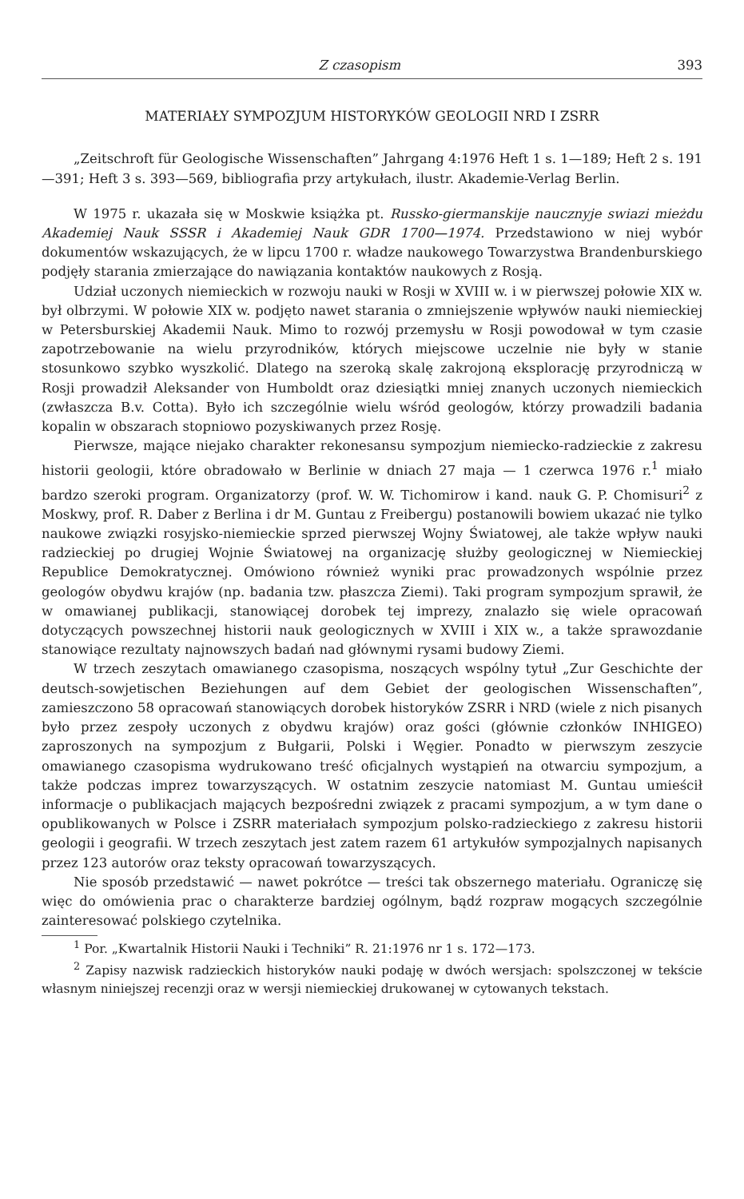Z czasopism 393
MATERIAŁY SYMPOZJUM HISTORYKÓW GEOLOGII NRD I ZSRR
„Zeitschroft für Geologische Wissenschaften” Jahrgang 4:1976 Heft 1 s. 1—189; Heft 2 s. 191—391; Heft 3 s. 393—569, bibliografia przy artykułach, ilustr. Akademie-Verlag Berlin.
W 1975 r. ukazała się w Moskwie książka pt. Russko-giermanskije naucznyje swiazi mieżdu Akademiej Nauk SSSR i Akademiej Nauk GDR 1700—1974. Przedstawiono w niej wybór dokumentów wskazujących, że w lipcu 1700 r. władze naukowego Towarzystwa Brandenburskiego podjęły starania zmierzające do nawiązania kontaktów naukowych z Rosją.
Udział uczonych niemieckich w rozwoju nauki w Rosji w XVIII w. i w pierwszej połowie XIX w. był olbrzymi. W połowie XIX w. podjęto nawet starania o zmniejszenie wpływów nauki niemieckiej w Petersburskiej Akademii Nauk. Mimo to rozwój przemysłu w Rosji powodował w tym czasie zapotrzebowanie na wielu przyrodników, których miejscowe uczelnie nie były w stanie stosunkowo szybko wyszkolić. Dlatego na szeroką skalę zakrojoną eksplorację przyrodniczą w Rosji prowadził Aleksander von Humboldt oraz dziesiątki mniej znanych uczonych niemieckich (zwłaszcza B.v. Cotta). Było ich szczególnie wielu wśród geologów, którzy prowadzili badania kopalin w obszarach stopniowo pozyskiwanych przez Rosję.
Pierwsze, mające niejako charakter rekonesansu sympozjum niemiecko-radzieckie z zakresu historii geologii, które obradowało w Berlinie w dniach 27 maja — 1 czerwca 1976 r.<sup>1</sup> miało bardzo szeroki program. Organizatorzy (prof. W. W. Tichomirow i kand. nauk G. P. Chomisuri<sup>2</sup> z Moskwy, prof. R. Daber z Berlina i dr M. Guntau z Freibergu) postanowili bowiem ukazać nie tylko naukowe związki rosyjsko-niemieckie sprzed pierwszej Wojny Światowej, ale także wpływ nauki radzieckiej po drugiej Wojnie Światowej na organizację służby geologicznej w Niemieckiej Republice Demokratycznej. Omówiono również wyniki prac prowadzonych wspólnie przez geologów obydwu krajów (np. badania tzw. płaszcza Ziemi). Taki program sympozjum sprawił, że w omawianej publikacji, stanowiącej dorobek tej imprezy, znalazło się wiele opracowań dotyczących powszechnej historii nauk geologicznych w XVIII i XIX w., a także sprawozdanie stanowiące rezultaty najnowszych badań nad głównymi rysami budowy Ziemi.
W trzech zeszytach omawianego czasopisma, noszących wspólny tytuł „Zur Geschichte der deutsch-sowjetischen Beziehungen auf dem Gebiet der geologischen Wissenschaften”, zamieszczono 58 opracowań stanowiących dorobek historyków ZSRR i NRD (wiele z nich pisanych było przez zespoły uczonych z obydwu krajów) oraz gości (głównie członków INHIGEO) zaproszonych na sympozjum z Bułgarii, Polski i Węgier. Ponadto w pierwszym zeszycie omawianego czasopisma wydrukowano treść oficjalnych wystąpień na otwarciu sympozjum, a także podczas imprez towarzyszących. W ostatnim zeszycie natomiast M. Guntau umieścił informacje o publikacjach mających bezpośredni związek z pracami sympozjum, a w tym dane o opublikowanych w Polsce i ZSRR materiałach sympozjum polsko-radzieckiego z zakresu historii geologii i geografii. W trzech zeszytach jest zatem razem 61 artykułów sympozjalnych napisanych przez 123 autorów oraz teksty opracowań towarzyszących.
Nie sposób przedstawić — nawet pokrótce — treści tak obszernego materiału. Ograniczę się więc do omówienia prac o charakterze bardziej ogólnym, bądź rozpraw mogących szczególnie zainteresować polskiego czytelnika.
<sup>1</sup> Por. „Kwartalnik Historii Nauki i Techniki” R. 21:1976 nr 1 s. 172—173.
<sup>2</sup> Zapisy nazwisk radzieckich historyków nauki podaję w dwóch wersjach: spolszczonej w tekście własnym niniejszej recenzji oraz w wersji niemieckiej drukowanej w cytowanych tekstach.